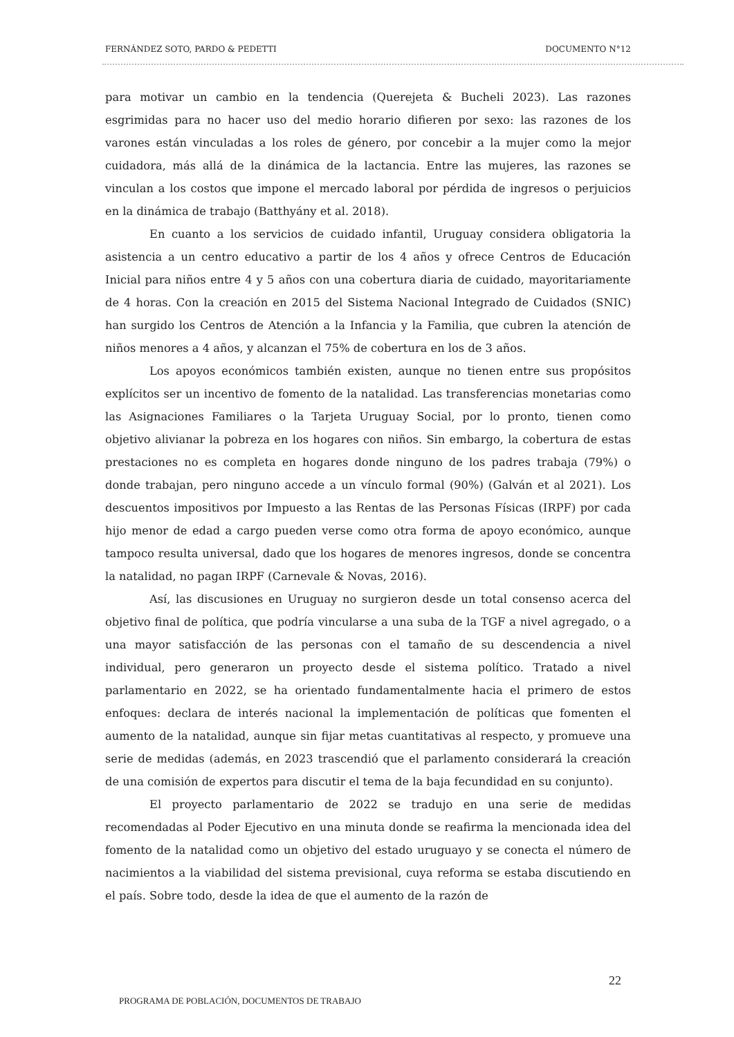FERNÁNDEZ SOTO, PARDO & PEDETTI DOCUMENTO N°12
para motivar un cambio en la tendencia (Querejeta & Bucheli 2023). Las razones esgrimidas para no hacer uso del medio horario difieren por sexo: las razones de los varones están vinculadas a los roles de género, por concebir a la mujer como la mejor cuidadora, más allá de la dinámica de la lactancia. Entre las mujeres, las razones se vinculan a los costos que impone el mercado laboral por pérdida de ingresos o perjuicios en la dinámica de trabajo (Batthyány et al. 2018).
En cuanto a los servicios de cuidado infantil, Uruguay considera obligatoria la asistencia a un centro educativo a partir de los 4 años y ofrece Centros de Educación Inicial para niños entre 4 y 5 años con una cobertura diaria de cuidado, mayoritariamente de 4 horas. Con la creación en 2015 del Sistema Nacional Integrado de Cuidados (SNIC) han surgido los Centros de Atención a la Infancia y la Familia, que cubren la atención de niños menores a 4 años, y alcanzan el 75% de cobertura en los de 3 años.
Los apoyos económicos también existen, aunque no tienen entre sus propósitos explícitos ser un incentivo de fomento de la natalidad. Las transferencias monetarias como las Asignaciones Familiares o la Tarjeta Uruguay Social, por lo pronto, tienen como objetivo alivianar la pobreza en los hogares con niños. Sin embargo, la cobertura de estas prestaciones no es completa en hogares donde ninguno de los padres trabaja (79%) o donde trabajan, pero ninguno accede a un vínculo formal (90%) (Galván et al 2021). Los descuentos impositivos por Impuesto a las Rentas de las Personas Físicas (IRPF) por cada hijo menor de edad a cargo pueden verse como otra forma de apoyo económico, aunque tampoco resulta universal, dado que los hogares de menores ingresos, donde se concentra la natalidad, no pagan IRPF (Carnevale & Novas, 2016).
Así, las discusiones en Uruguay no surgieron desde un total consenso acerca del objetivo final de política, que podría vincularse a una suba de la TGF a nivel agregado, o a una mayor satisfacción de las personas con el tamaño de su descendencia a nivel individual, pero generaron un proyecto desde el sistema político. Tratado a nivel parlamentario en 2022, se ha orientado fundamentalmente hacia el primero de estos enfoques: declara de interés nacional la implementación de políticas que fomenten el aumento de la natalidad, aunque sin fijar metas cuantitativas al respecto, y promueve una serie de medidas (además, en 2023 trascendió que el parlamento considerará la creación de una comisión de expertos para discutir el tema de la baja fecundidad en su conjunto).
El proyecto parlamentario de 2022 se tradujo en una serie de medidas recomendadas al Poder Ejecutivo en una minuta donde se reafirma la mencionada idea del fomento de la natalidad como un objetivo del estado uruguayo y se conecta el número de nacimientos a la viabilidad del sistema previsional, cuya reforma se estaba discutiendo en el país. Sobre todo, desde la idea de que el aumento de la razón de
22
PROGRAMA DE POBLACIÓN, DOCUMENTOS DE TRABAJO